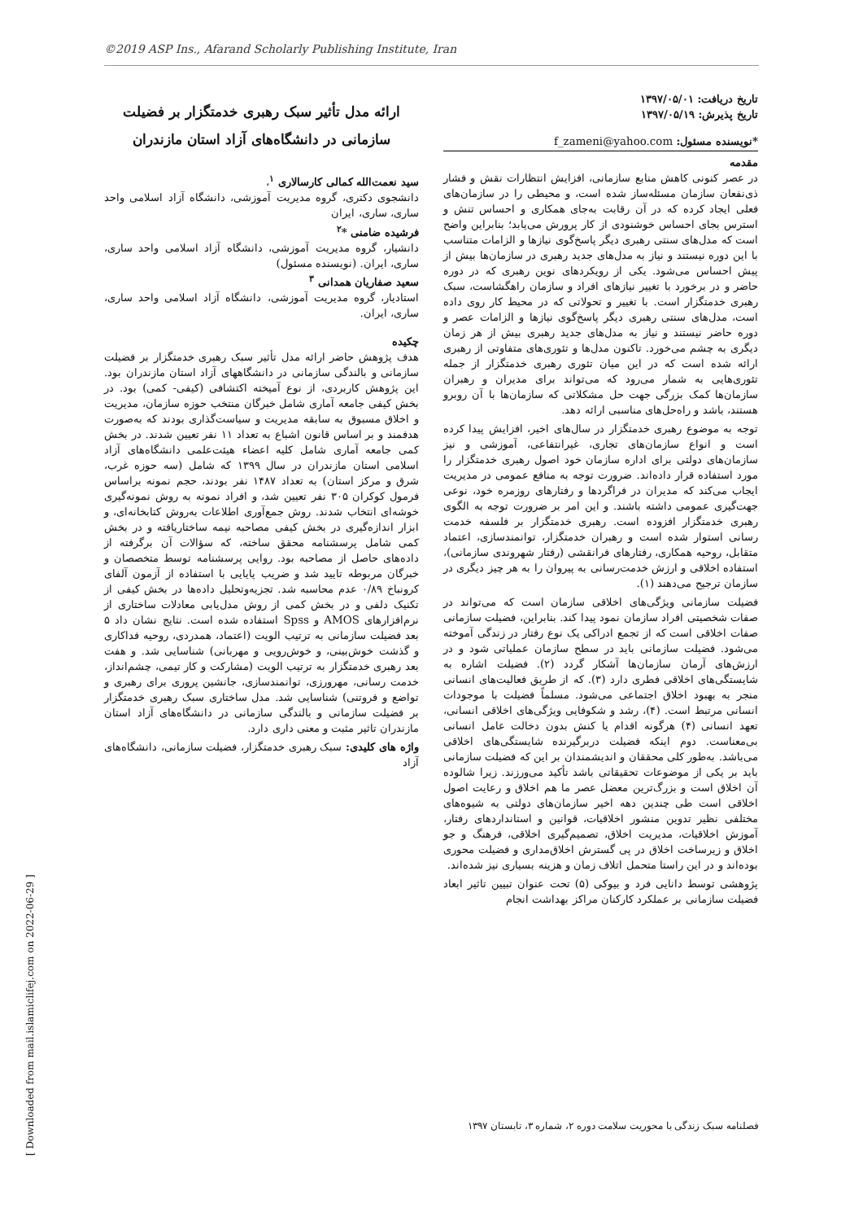©2019 ASP Ins., Afarand Scholarly Publishing Institute, Iran
[ Downloaded from mail.islamiclifej.com on 2022-06-29 ]
ارائه مدل تأثیر سبک رهبری خدمتگزار بر فضیلت سازمانی در دانشگاه‌های آزاد استان مازندران
سید نعمت‌الله کمالی کارسالاری <sup>۱</sup>،
دانشجوی دکتری، گروه مدیریت آموزشی، دانشگاه آزاد اسلامی واحد ساری، ساری، ایران
فرشیده ضامنی *<sup>۲</sup>
دانشیار، گروه مدیریت آموزشی، دانشگاه آزاد اسلامی واحد ساری، ساری، ایران. (نویسنده مسئول)
سعید صفاریان همدانی <sup>۳</sup>
استادیار، گروه مدیریت آموزشی، دانشگاه آزاد اسلامی واحد ساری، ساری، ایران.
چکیده
هدف پژوهش حاضر ارائه مدل تأثیر سبک رهبری خدمتگزار بر فضیلت سازمانی و بالندگی سازمانی در دانشگاههای آزاد استان مازندران بود. این پژوهش کاربردی، از نوع آمیخته اکتشافی (کیفی- کمی) بود. در بخش کیفی جامعه آماری شامل خبرگان منتخب حوزه سازمان، مدیریت و اخلاق مسبوق به سابقه مدیریت و سیاست‌گذاری بودند که به‌صورت هدفمند و بر اساس قانون اشباع به تعداد ۱۱ نفر تعیین شدند. در بخش کمی جامعه آماری شامل کلیه اعضاء هیئت‌علمی دانشگاه‌های آزاد اسلامی استان مازندران در سال ۱۳۹۹ که شامل (سه حوزه غرب، شرق و مرکز استان) به تعداد ۱۴۸۷ نفر بودند، حجم نمونه براساس فرمول کوکران ۳۰۵ نفر تعیین شد، و افراد نمونه به روش نمونه‌گیری خوشه‌ای انتخاب شدند. روش جمع‌آوری اطلاعات به‌روش کتابخانه‌ای، و ابزار اندازه‌گیری در بخش کیفی مصاحبه نیمه ساختاریافته و در بخش کمی شامل پرسشنامه محقق ساخته، که سؤالات آن برگرفته از داده‌های حاصل از مصاحبه بود. روایی پرسشنامه توسط متخصصان و خبرگان مربوطه تایید شد و ضریب پایایی با استفاده از آزمون آلفای کرونباخ ۰/۸۹ عدم محاسبه شد. تجزیه‌وتحلیل داده‌ها در بخش کیفی از تکنیک دلفی و در بخش کمی از روش مدل‌یابی معادلات ساختاری از نرم‌افزارهای AMOS و Spss استفاده شده است. نتایج نشان داد ۵ بعد فضیلت سازمانی به ترتیب الویت (اعتماد، همدردی، روحیه فداکاری و گذشت خوش‌بینی، و خوش‌رویی و مهربانی) شناسایی شد. و هفت بعد رهبری خدمتگزار به ترتیب الویت (مشارکت و کار تیمی، چشم‌انداز، خدمت رسانی، مهرورزی، توانمندسازی، جانشین پروری برای رهبری و تواضع و فروتنی) شناسایی شد. مدل ساختاری سبک رهبری خدمتگزار بر فضیلت سازمانی و بالندگی سازمانی در دانشگاه‌های آزاد استان مازندران تاثیر مثبت و معنی داری دارد.
واژه های کلیدی: سبک رهبری خدمتگزار، فضیلت سازمانی، دانشگاه‌های آزاد
تاریخ دریافت: ۱۳۹۷/۰۵/۰۱
تاریخ پذیرش: ۱۳۹۷/۰۵/۱۹
*نویسنده مسئول: f_zameni@yahoo.com
مقدمه
در عصر کنونی کاهش منابع سازمانی، افزایش انتظارات نقش و فشار ذی‌نفعان سازمان مسئله‌ساز شده است، و محیطی را در سازمان‌های فعلی ایجاد کرده که در آن رقابت به‌جای همکاری و احساس تنش و استرس بجای احساس خوشنودی از کار پرورش می‌یابد؛ بنابراین واضح است که مدل‌های سنتی رهبری دیگر پاسخ‌گوی نیازها و الزامات متناسب با این دوره نیستند و نیاز به مدل‌های جدید رهبری در سازمان‌ها بیش از پیش احساس می‌شود. یکی از رویکردهای نوین رهبری که در دوره حاضر و در برخورد با تغییر نیازهای افراد و سازمان راهگشاست، سبک رهبری خدمتگزار است. با تغییر و تحولاتی که در محیط کار روی داده است، مدل‌های سنتی رهبری دیگر پاسخ‌گوی نیازها و الزامات عصر و دوره حاضر نیستند و نیاز به مدل‌های جدید رهبری بیش از هر زمان دیگری به چشم می‌خورد. تاکنون مدل‌ها و تئوری‌های متفاوتی از رهبری ارائه شده است که در این میان تئوری رهبری خدمتگزار از جمله تئوری‌هایی به شمار می‌رود که می‌تواند برای مدیران و رهبران سازمان‌ها کمک بزرگی جهت حل مشکلاتی که سازمان‌ها با آن روبرو هستند، باشد و راه‌حل‌های مناسبی ارائه دهد.
توجه به موضوع رهبری خدمتگزار در سال‌های اخیر، افزایش پیدا کرده است و انواع سازمان‌های تجاری، غیرانتفاعی، آموزشی و نیز سازمان‌های دولتی برای اداره سازمان خود اصول رهبری خدمتگزار را مورد استفاده قرار داده‌اند. ضرورت توجه به منافع عمومی در مدیریت ایجاب می‌کند که مدیران در فراگردها و رفتارهای روزمره خود، نوعی جهت‌گیری عمومی داشته باشند. و این امر بر ضرورت توجه به الگوی رهبری خدمتگزار افزوده است. رهبری خدمتگزار بر فلسفه خدمت رسانی استوار شده است و رهبران خدمتگزار، توانمندسازی، اعتماد متقابل، روحیه همکاری، رفتارهای فرانقشی (رفتار شهروندی سازمانی)، استفاده اخلاقی و ارزش خدمت‌رسانی به پیروان را به هر چیز دیگری در سازمان ترجیح می‌دهند (۱).
فضیلت سازمانی ویژگی‌های اخلاقی سازمان است که می‌تواند در صفات شخصیتی افراد سازمان نمود پیدا کند. بنابراین، فضیلت سازمانی صفات اخلاقی است که از تجمع ادراکی یک نوع رفتار در زندگی آموخته می‌شود. فضیلت سازمانی باید در سطح سازمان عملیاتی شود و در ارزش‌های آرمان سازمان‌ها آشکار گردد (۲). فضیلت اشاره به شایستگی‌های اخلاقی فطری دارد (۳). که از طریق فعالیت‌های انسانی منجر به بهبود اخلاق اجتماعی می‌شود. مسلماً فضیلت با موجودات انسانی مرتبط است. (۴)، رشد و شکوفایی ویژگی‌های اخلاقی انسانی، تعهد انسانی (۴) هرگونه اقدام یا کنش بدون دخالت عامل انسانی بی‌معناست. دوم اینکه فضیلت دربرگیرنده شایستگی‌های اخلاقی می‌باشد. به‌طور کلی محققان و اندیشمندان بر این که فضیلت سازمانی باید بر یکی از موضوعات تحقیقاتی باشد تأکید می‌ورزند. زیرا شالوده آن اخلاق است و بزرگ‌ترین معضل عصر ما هم اخلاق و رعایت اصول اخلاقی است طی چندین دهه اخیر سازمان‌های دولتی به شیوه‌های مختلفی نظیر تدوین منشور اخلاقیات، قوانین و استانداردهای رفتار، آموزش اخلاقیات، مدیریت اخلاق، تصمیم‌گیری اخلاقی، فرهنگ و جو اخلاق و زیرساخت اخلاق در پی گسترش اخلاق‌مداری و فضیلت محوری بوده‌اند و در این راستا متحمل اتلاف زمان و هزینه بسیاری نیز شده‌اند.
پژوهشی توسط دانایی فرد و بیوکی (۵) تحت عنوان تبیین تاثیر ابعاد فضیلت سازمانی بر عملکرد کارکنان مراکز بهداشت انجام
فصلنامه سبک زندگی با محوریت سلامت
دوره ۲، شماره ۳، تابستان ۱۳۹۷